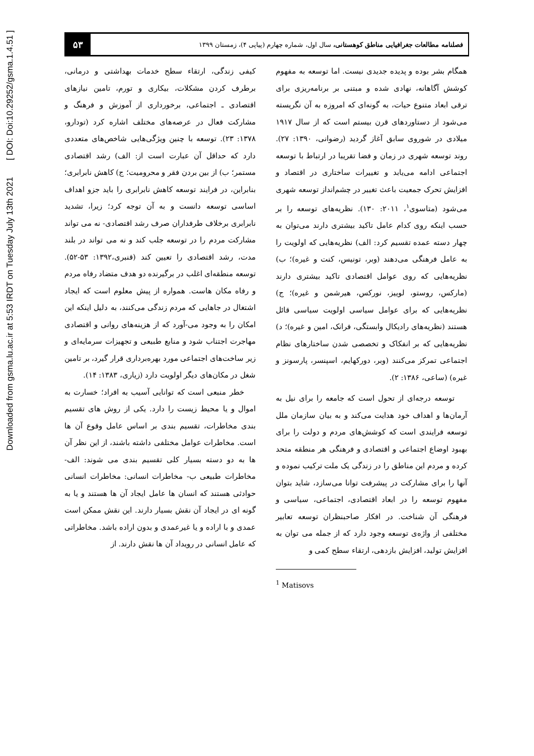Downloaded from gsma.lu.ac.ir at 5:53 IRDT on Tuesday July 13th 2021 [ DOI: Doi:10.29252/gsma.1.4.51 ]
فصلنامه مطالعات جغرافیایی مناطق کوهستانی، سال اول، شماره چهارم (پیاپی ۴)، زمستان ۱۳۹۹
۵۳
همگام بشر بوده و پدیده جدیدی نیست. اما توسعه به مفهوم کوشش آگاهانه، نهادی شده و مبتنی بر برنامه‌ریزی برای ترقی ابعاد متنوع حیات، به گونه‌ای که امروزه به آن نگریسته می‌شود از دستاوردهای قرن بیستم است که از سال ۱۹۱۷ میلادی در شوروی سابق آغاز گردید (رضوانی، ۱۳۹۰: ۲۷). روند توسعه شهری در زمان و فضا تقریبا در ارتباط با توسعه اجتماعی ادامه می‌یابد و تغییرات ساختاری در اقتصاد و افزایش تحرک جمعیت باعث تغییر در چشم‌انداز توسعه شهری می‌شود (متاسوی<sup>۱</sup>، ۲۰۱۱: ۱۳۰). نظریه‌های توسعه را بر حسب اینکه روی کدام عامل تاکید بیشتری دارند می‌توان به چهار دسته عمده تقسیم کرد: الف) نظریه‌هایی که اولویت را به عامل فرهنگی می‌دهند (وبر، تونیس، کنت و غیره)؛ ب) نظریه‌هایی که روی عوامل اقتصادی تاکید بیشتری دارند (مارکس، روستو، لوییز، نورکس، هیرشمن و غیره)؛ ج) نظریه‌هایی که برای عوامل سیاسی اولویت سیاسی قائل هستند (نظریه‌های رادیکال وابستگی، فرانک، امین و غیره)؛ د) نظریه‌هایی که بر انفکاک و تخصصی شدن ساختارهای نظام اجتماعی تمرکز می‌کنند (وبر، دورکهایم، اسپنسر، پارسونز و غیره) (ساعی، ۱۳۸۶: ۲).
توسعه درجه‌ای از تحول است که جامعه را برای نیل به آرمان‌ها و اهداف خود هدایت می‌کند و به بیان سازمان ملل توسعه فرایندی است که کوشش‌های مردم و دولت را برای بهبود اوضاع اجتماعی و اقتصادی و فرهنگی هر منطقه متحد کرده و مردم این مناطق را در زندگی یک ملت ترکیب نموده و آنها را برای مشارکت در پیشرفت توانا می‌سازد، شاید بتوان مفهوم توسعه را در ابعاد اقتصادی، اجتماعی، سیاسی و فرهنگی آن شناخت. در افکار صاحبنظران توسعه تعابیر مختلفی از واژه‌ی توسعه وجود دارد که از جمله می توان به افزایش تولید، افزایش بازدهی، ارتقاء سطح کمی و
<sup>1</sup> Matisovs
کیفی زندگی، ارتقاء سطح خدمات بهداشتی و درمانی، برطرف کردن مشکلات، بیکاری و تورم، تامین نیازهای اقتصادی ـ اجتماعی، برخورداری از آموزش و فرهنگ و مشارکت فعال در عرصه‌های مختلف اشاره کرد (تودارو، ۱۳۷۸: ۲۳). توسعه با چنین ویژگی‌هایی شاخص‌های متعددی دارد که حداقل آن عبارت است از: الف) رشد اقتصادی مستمر؛ ب) از بین بردن فقر و محرومیت؛ ج) کاهش نابرابری؛ بنابراین، در فرایند توسعه کاهش نابرابری را باید جزو اهداف اساسی توسعه دانست و به آن توجه کرد؛ زیرا، تشدید نابرابری برخلاف طرفداران صرف رشد اقتصادی- نه می تواند مشارکت مردم را در توسعه جلب کند و نه می تواند در بلند مدت، رشد اقتصادی را تعیین کند (قنبری،۱۳۹۲: ۵۳-۵۲). توسعه منطقه‌ای اغلب در برگیرنده دو هدف متضاد رفاه مردم و رفاه مکان هاست. همواره از پیش معلوم است که ایجاد اشتغال در جاهایی که مردم زندگی می‌کنند، به دلیل اینکه این امکان را به وجود می-آورد که از هزینه‌های روانی و اقتصادی مهاجرت اجتناب شود و منابع طبیعی و تجهیزات سرمایه‌ای و زیر ساخت‌های اجتماعی مورد بهره‌برداری قرار گیرد، بر تامین شغل در مکان‌های دیگر اولویت دارد (زیاری، ۱۳۸۳: ۱۴).
خطر منبعی است که توانایی آسیب به افراد؛ خسارت به اموال و یا محیط زیست را دارد. یکی از روش های تقسیم بندی مخاطرات، تقسیم بندی بر اساس عامل وقوع آن ها است. مخاطرات عوامل مختلفی داشته باشند، از این نظر آن ها به دو دسته بسیار کلی تقسیم بندی می شوند: الف- مخاطرات طبیعی ب- مخاطرات انسانی: مخاطرات انسانی حوادثی هستند که انسان ها عامل ایجاد آن ها هستند و یا به گونه ای در ایجاد آن نقش بسیار دارند. این نقش ممکن است عمدی و با اراده و یا غیرعمدی و بدون اراده باشد. مخاطراتی که عامل انسانی در رویداد آن ها نقش دارند. از